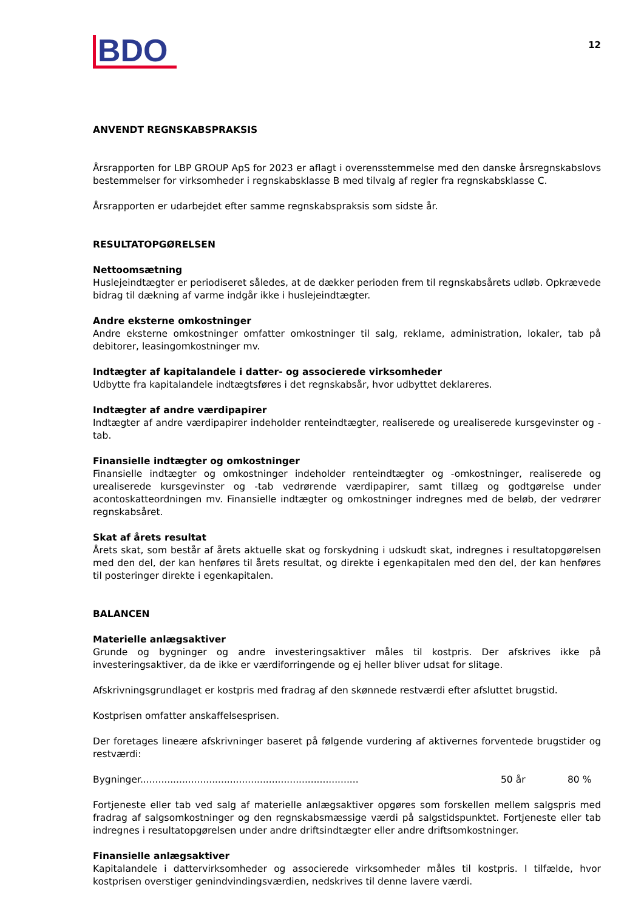BDO
12
ANVENDT REGNSKABSPRAKSIS
Årsrapporten for LBP GROUP ApS for 2023 er aflagt i overensstemmelse med den danske årsregnskabslovs bestemmelser for virksomheder i regnskabsklasse B med tilvalg af regler fra regnskabsklasse C.
Årsrapporten er udarbejdet efter samme regnskabspraksis som sidste år.
RESULTATOPGØRELSEN
Nettoomsætning
Huslejeindtægter er periodiseret således, at de dækker perioden frem til regnskabsårets udløb. Opkrævede bidrag til dækning af varme indgår ikke i huslejeindtægter.
Andre eksterne omkostninger
Andre eksterne omkostninger omfatter omkostninger til salg, reklame, administration, lokaler, tab på debitorer, leasingomkostninger mv.
Indtægter af kapitalandele i datter- og associerede virksomheder
Udbytte fra kapitalandele indtægtsføres i det regnskabsår, hvor udbyttet deklareres.
Indtægter af andre værdipapirer
Indtægter af andre værdipapirer indeholder renteindtægter, realiserede og urealiserede kursgevinster og -tab.
Finansielle indtægter og omkostninger
Finansielle indtægter og omkostninger indeholder renteindtægter og -omkostninger, realiserede og urealiserede kursgevinster og -tab vedrørende værdipapirer, samt tillæg og godtgørelse under acontoskatteordningen mv. Finansielle indtægter og omkostninger indregnes med de beløb, der vedrører regnskabsåret.
Skat af årets resultat
Årets skat, som består af årets aktuelle skat og forskydning i udskudt skat, indregnes i resultatopgørelsen med den del, der kan henføres til årets resultat, og direkte i egenkapitalen med den del, der kan henføres til posteringer direkte i egenkapitalen.
BALANCEN
Materielle anlægsaktiver
Grunde og bygninger og andre investeringsaktiver måles til kostpris. Der afskrives ikke på investeringsaktiver, da de ikke er værdiforringende og ej heller bliver udsat for slitage.
Afskrivningsgrundlaget er kostpris med fradrag af den skønnede restværdi efter afsluttet brugstid.
Kostprisen omfatter anskaffelsesprisen.
Der foretages lineære afskrivninger baseret på følgende vurdering af aktivernes forventede brugstider og restværdi:
Bygninger......................................................................... 50 år 80 %
Fortjeneste eller tab ved salg af materielle anlægsaktiver opgøres som forskellen mellem salgspris med fradrag af salgsomkostninger og den regnskabsmæssige værdi på salgstidspunktet. Fortjeneste eller tab indregnes i resultatopgørelsen under andre driftsindtægter eller andre driftsomkostninger.
Finansielle anlægsaktiver
Kapitalandele i dattervirksomheder og associerede virksomheder måles til kostpris. I tilfælde, hvor kostprisen overstiger genindvindingsværdien, nedskrives til denne lavere værdi.